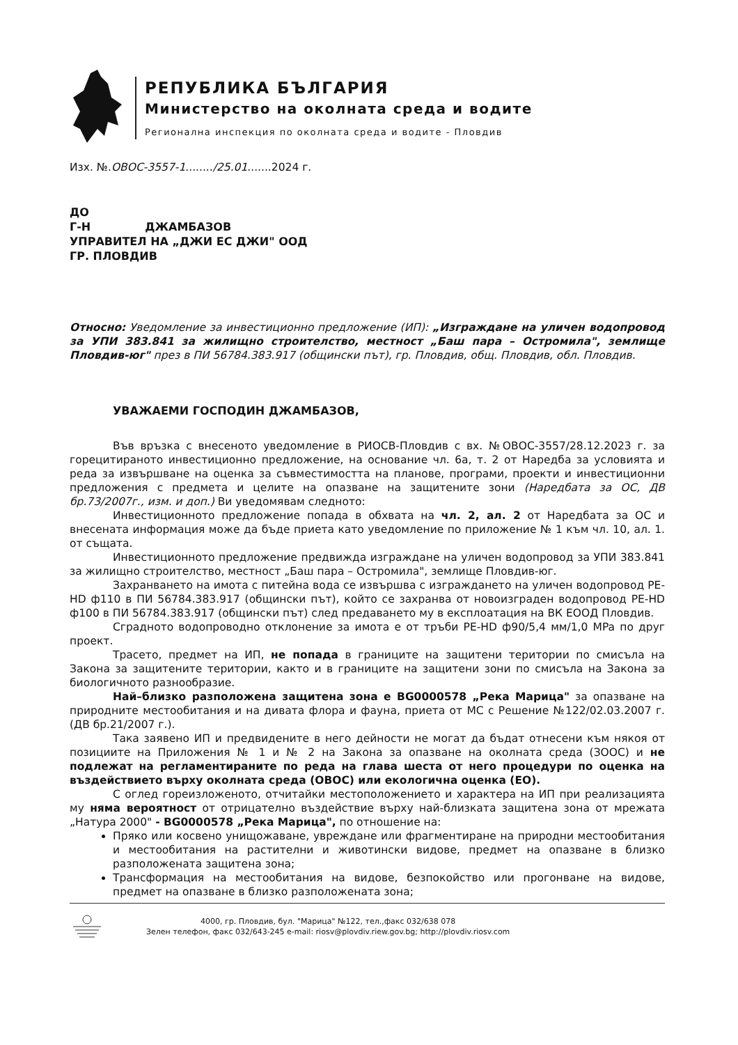РЕПУБЛИКА БЪЛГАРИЯ
Министерство на околната среда и водите
Регионална инспекция по околната среда и водите - Пловдив
Изх. №.ОВОС-3557-1......../25.01.......2024 г.
ДО
Г-Н ДЖАМБАЗОВ
УПРАВИТЕЛ НА „ДЖИ ЕС ДЖИ" ООД
ГР. ПЛОВДИВ
Относно: Уведомление за инвестиционно предложение (ИП): „Изграждане на уличен водопровод за УПИ 383.841 за жилищно строителство, местност „Баш пара – Остромила", землище Пловдив-юг" през в ПИ 56784.383.917 (общински път), гр. Пловдив, общ. Пловдив, обл. Пловдив.
УВАЖАЕМИ ГОСПОДИН ДЖАМБАЗОВ,
Във връзка с внесеното уведомление в РИОСВ-Пловдив с вх. №ОВОС-3557/28.12.2023 г. за горецитираното инвестиционно предложение, на основание чл. 6а, т. 2 от Наредба за условията и реда за извършване на оценка за съвместимостта на планове, програми, проекти и инвестиционни предложения с предмета и целите на опазване на защитените зони (Наредбата за ОС, ДВ бр.73/2007г., изм. и доп.) Ви уведомявам следното:
Инвестиционното предложение попада в обхвата на чл. 2, ал. 2 от Наредбата за ОС и внесената информация може да бъде приета като уведомление по приложение № 1 към чл. 10, ал. 1. от същата.
Инвестиционното предложение предвижда изграждане на уличен водопровод за УПИ 383.841 за жилищно строителство, местност „Баш пара – Остромила", землище Пловдив-юг.
Захранването на имота с питейна вода се извършва с изграждането на уличен водопровод PE-HD ф110 в ПИ 56784.383.917 (общински път), който се захранва от новоизграден водопровод PE-HD ф100 в ПИ 56784.383.917 (общински път) след предаването му в експлоатация на ВК ЕООД Пловдив.
Сградното водопроводно отклонение за имота е от тръби PE-HD ф90/5,4 мм/1,0 MPa по друг проект.
Трасето, предмет на ИП, не попада в границите на защитени територии по смисъла на Закона за защитените територии, както и в границите на защитени зони по смисъла на Закона за биологичното разнообразие.
Най–близко разположена защитена зона е BG0000578 „Река Марица" за опазване на природните местообитания и на дивата флора и фауна, приета от МС с Решение №122/02.03.2007 г. (ДВ бр.21/2007 г.).
Така заявено ИП и предвидените в него дейности не могат да бъдат отнесени към някоя от позициите на Приложения № 1 и № 2 на Закона за опазване на околната среда (ЗООС) и не подлежат на регламентираните по реда на глава шеста от него процедури по оценка на въздействието върху околната среда (ОВОС) или екологична оценка (ЕО).
С оглед гореизложеното, отчитайки местоположението и характера на ИП при реализацията му няма вероятност от отрицателно въздействие върху най-близката защитена зона от мрежата „Натура 2000" - BG0000578 „Река Марица", по отношение на:
Пряко или косвено унищожаване, увреждане или фрагментиране на природни местообитания и местообитания на растителни и животински видове, предмет на опазване в близко разположената защитена зона;
Трансформация на местообитания на видове, безпокойство или прогонване на видове, предмет на опазване в близко разположената зона;
4000, гр. Пловдив, бул. "Марица" №122, тел.,факс 032/638 078
Зелен телефон, факс 032/643-245 e-mail: riosv@plovdiv.riew.gov.bg; http://plovdiv.riosv.com